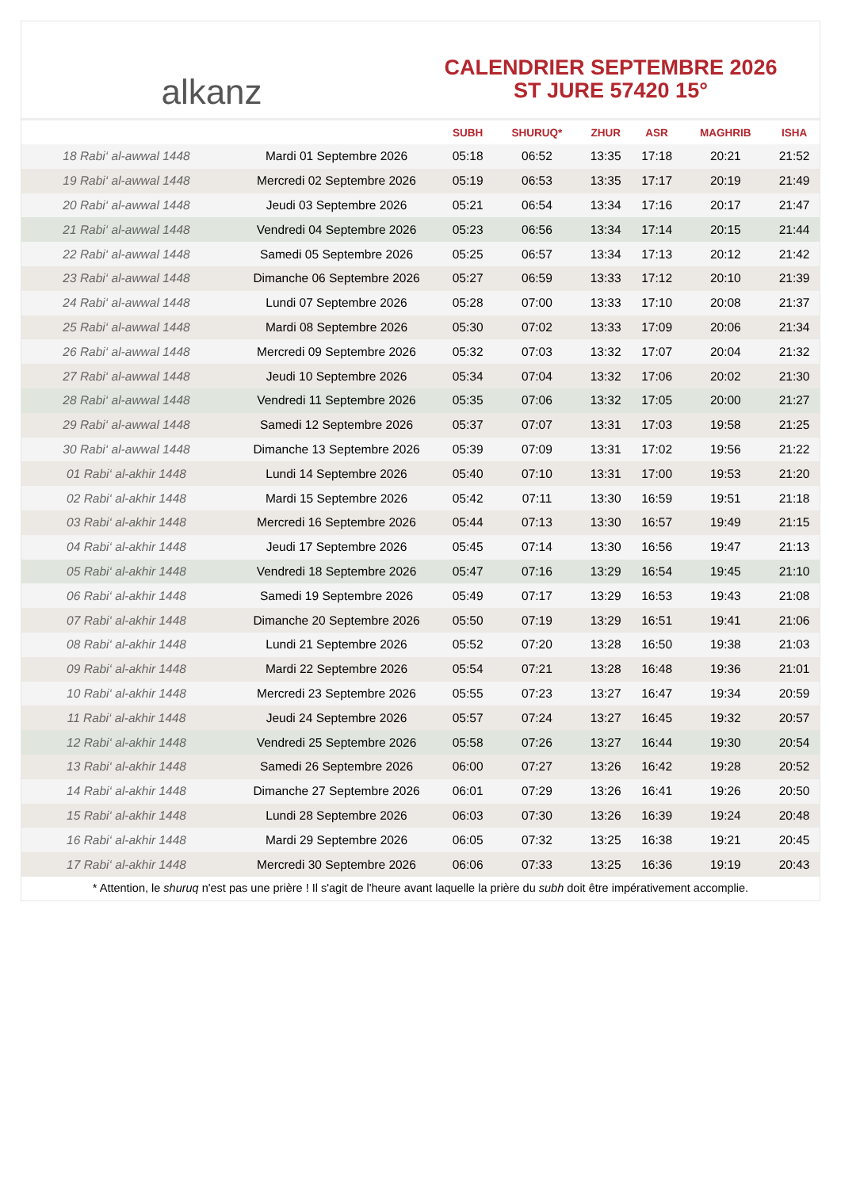alkanz
CALENDRIER SEPTEMBRE 2026
ST JURE 57420 15°
| | | SUBH | SHURUQ* | ZHUR | ASR | MAGHRIB | ISHA |
| --- | --- | --- | --- | --- | --- | --- | --- |
| 18 Rabi‘ al-awwal 1448 | Mardi 01 Septembre 2026 | 05:18 | 06:52 | 13:35 | 17:18 | 20:21 | 21:52 |
| 19 Rabi‘ al-awwal 1448 | Mercredi 02 Septembre 2026 | 05:19 | 06:53 | 13:35 | 17:17 | 20:19 | 21:49 |
| 20 Rabi‘ al-awwal 1448 | Jeudi 03 Septembre 2026 | 05:21 | 06:54 | 13:34 | 17:16 | 20:17 | 21:47 |
| 21 Rabi‘ al-awwal 1448 | Vendredi 04 Septembre 2026 | 05:23 | 06:56 | 13:34 | 17:14 | 20:15 | 21:44 |
| 22 Rabi‘ al-awwal 1448 | Samedi 05 Septembre 2026 | 05:25 | 06:57 | 13:34 | 17:13 | 20:12 | 21:42 |
| 23 Rabi‘ al-awwal 1448 | Dimanche 06 Septembre 2026 | 05:27 | 06:59 | 13:33 | 17:12 | 20:10 | 21:39 |
| 24 Rabi‘ al-awwal 1448 | Lundi 07 Septembre 2026 | 05:28 | 07:00 | 13:33 | 17:10 | 20:08 | 21:37 |
| 25 Rabi‘ al-awwal 1448 | Mardi 08 Septembre 2026 | 05:30 | 07:02 | 13:33 | 17:09 | 20:06 | 21:34 |
| 26 Rabi‘ al-awwal 1448 | Mercredi 09 Septembre 2026 | 05:32 | 07:03 | 13:32 | 17:07 | 20:04 | 21:32 |
| 27 Rabi‘ al-awwal 1448 | Jeudi 10 Septembre 2026 | 05:34 | 07:04 | 13:32 | 17:06 | 20:02 | 21:30 |
| 28 Rabi‘ al-awwal 1448 | Vendredi 11 Septembre 2026 | 05:35 | 07:06 | 13:32 | 17:05 | 20:00 | 21:27 |
| 29 Rabi‘ al-awwal 1448 | Samedi 12 Septembre 2026 | 05:37 | 07:07 | 13:31 | 17:03 | 19:58 | 21:25 |
| 30 Rabi‘ al-awwal 1448 | Dimanche 13 Septembre 2026 | 05:39 | 07:09 | 13:31 | 17:02 | 19:56 | 21:22 |
| 01 Rabi‘ al-akhir 1448 | Lundi 14 Septembre 2026 | 05:40 | 07:10 | 13:31 | 17:00 | 19:53 | 21:20 |
| 02 Rabi‘ al-akhir 1448 | Mardi 15 Septembre 2026 | 05:42 | 07:11 | 13:30 | 16:59 | 19:51 | 21:18 |
| 03 Rabi‘ al-akhir 1448 | Mercredi 16 Septembre 2026 | 05:44 | 07:13 | 13:30 | 16:57 | 19:49 | 21:15 |
| 04 Rabi‘ al-akhir 1448 | Jeudi 17 Septembre 2026 | 05:45 | 07:14 | 13:30 | 16:56 | 19:47 | 21:13 |
| 05 Rabi‘ al-akhir 1448 | Vendredi 18 Septembre 2026 | 05:47 | 07:16 | 13:29 | 16:54 | 19:45 | 21:10 |
| 06 Rabi‘ al-akhir 1448 | Samedi 19 Septembre 2026 | 05:49 | 07:17 | 13:29 | 16:53 | 19:43 | 21:08 |
| 07 Rabi‘ al-akhir 1448 | Dimanche 20 Septembre 2026 | 05:50 | 07:19 | 13:29 | 16:51 | 19:41 | 21:06 |
| 08 Rabi‘ al-akhir 1448 | Lundi 21 Septembre 2026 | 05:52 | 07:20 | 13:28 | 16:50 | 19:38 | 21:03 |
| 09 Rabi‘ al-akhir 1448 | Mardi 22 Septembre 2026 | 05:54 | 07:21 | 13:28 | 16:48 | 19:36 | 21:01 |
| 10 Rabi‘ al-akhir 1448 | Mercredi 23 Septembre 2026 | 05:55 | 07:23 | 13:27 | 16:47 | 19:34 | 20:59 |
| 11 Rabi‘ al-akhir 1448 | Jeudi 24 Septembre 2026 | 05:57 | 07:24 | 13:27 | 16:45 | 19:32 | 20:57 |
| 12 Rabi‘ al-akhir 1448 | Vendredi 25 Septembre 2026 | 05:58 | 07:26 | 13:27 | 16:44 | 19:30 | 20:54 |
| 13 Rabi‘ al-akhir 1448 | Samedi 26 Septembre 2026 | 06:00 | 07:27 | 13:26 | 16:42 | 19:28 | 20:52 |
| 14 Rabi‘ al-akhir 1448 | Dimanche 27 Septembre 2026 | 06:01 | 07:29 | 13:26 | 16:41 | 19:26 | 20:50 |
| 15 Rabi‘ al-akhir 1448 | Lundi 28 Septembre 2026 | 06:03 | 07:30 | 13:26 | 16:39 | 19:24 | 20:48 |
| 16 Rabi‘ al-akhir 1448 | Mardi 29 Septembre 2026 | 06:05 | 07:32 | 13:25 | 16:38 | 19:21 | 20:45 |
| 17 Rabi‘ al-akhir 1448 | Mercredi 30 Septembre 2026 | 06:06 | 07:33 | 13:25 | 16:36 | 19:19 | 20:43 |
* Attention, le shuruq n'est pas une prière ! Il s'agit de l'heure avant laquelle la prière du subh doit être impérativement accomplie.